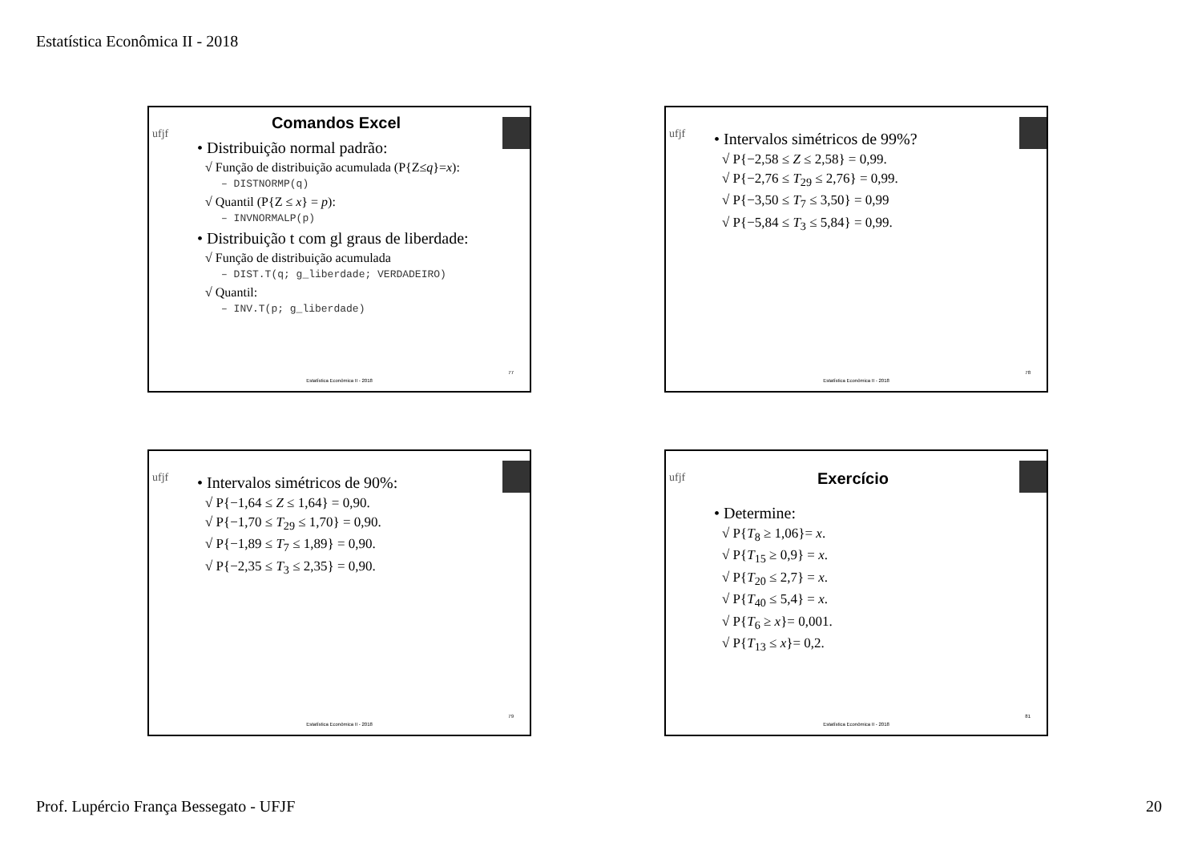Estatística Econômica II - 2018
ufjf
Comandos Excel
• Distribuição normal padrão:
√ Função de distribuição acumulada (P{Z≤q}=x):
– DISTNORMP(q)
√ Quantil (P{Z ≤ x} = p):
– INVNORMALP(p)
• Distribuição t com gl graus de liberdade:
√ Função de distribuição acumulada
– DIST.T(q; g_liberdade; VERDADEIRO)
√ Quantil:
– INV.T(p; g_liberdade)
77
Estatística Econômica II - 2018
ufjf
• Intervalos simétricos de 99%?
√ P{−2,58 ≤ Z ≤ 2,58} = 0,99.
√ P{−2,76 ≤ T<sub>29</sub> ≤ 2,76} = 0,99.
√ P{−3,50 ≤ T<sub>7</sub> ≤ 3,50} = 0,99
√ P{−5,84 ≤ T<sub>3</sub> ≤ 5,84} = 0,99.
78
Estatística Econômica II - 2018
ufjf
• Intervalos simétricos de 90%:
√ P{−1,64 ≤ Z ≤ 1,64} = 0,90.
√ P{−1,70 ≤ T<sub>29</sub> ≤ 1,70} = 0,90.
√ P{−1,89 ≤ T<sub>7</sub> ≤ 1,89} = 0,90.
√ P{−2,35 ≤ T<sub>3</sub> ≤ 2,35} = 0,90.
79
Estatística Econômica II - 2018
ufjf
Exercício
• Determine:
√ P{T<sub>8</sub> ≥ 1,06}= x.
√ P{T<sub>15</sub> ≥ 0,9} = x.
√ P{T<sub>20</sub> ≤ 2,7} = x.
√ P{T<sub>40</sub> ≤ 5,4} = x.
√ P{T<sub>6</sub> ≥ x}= 0,001.
√ P{T<sub>13</sub> ≤ x}= 0,2.
81
Estatística Econômica II - 2018
Prof. Lupércio França Bessegato - UFJF 20